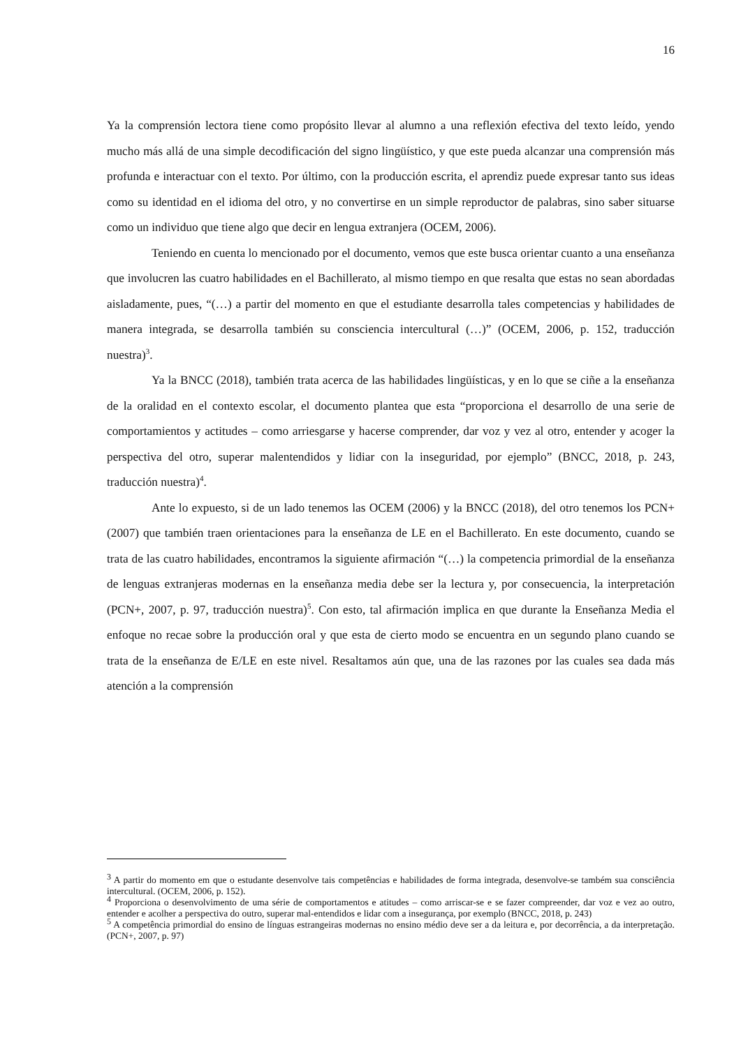16
Ya la comprensión lectora tiene como propósito llevar al alumno a una reflexión efectiva del texto leído, yendo mucho más allá de una simple decodificación del signo lingüístico, y que este pueda alcanzar una comprensión más profunda e interactuar con el texto. Por último, con la producción escrita, el aprendiz puede expresar tanto sus ideas como su identidad en el idioma del otro, y no convertirse en un simple reproductor de palabras, sino saber situarse como un individuo que tiene algo que decir en lengua extranjera (OCEM, 2006).
Teniendo en cuenta lo mencionado por el documento, vemos que este busca orientar cuanto a una enseñanza que involucren las cuatro habilidades en el Bachillerato, al mismo tiempo en que resalta que estas no sean abordadas aisladamente, pues, “(…) a partir del momento en que el estudiante desarrolla tales competencias y habilidades de manera integrada, se desarrolla también su consciencia intercultural (…)” (OCEM, 2006, p. 152, traducción nuestra)<sup>3</sup>.
Ya la BNCC (2018), también trata acerca de las habilidades lingüísticas, y en lo que se ciñe a la enseñanza de la oralidad en el contexto escolar, el documento plantea que esta “proporciona el desarrollo de una serie de comportamientos y actitudes – como arriesgarse y hacerse comprender, dar voz y vez al otro, entender y acoger la perspectiva del otro, superar malentendidos y lidiar con la inseguridad, por ejemplo” (BNCC, 2018, p. 243, traducción nuestra)<sup>4</sup>.
Ante lo expuesto, si de un lado tenemos las OCEM (2006) y la BNCC (2018), del otro tenemos los PCN+ (2007) que también traen orientaciones para la enseñanza de LE en el Bachillerato. En este documento, cuando se trata de las cuatro habilidades, encontramos la siguiente afirmación “(…) la competencia primordial de la enseñanza de lenguas extranjeras modernas en la enseñanza media debe ser la lectura y, por consecuencia, la interpretación (PCN+, 2007, p. 97, traducción nuestra)<sup>5</sup>. Con esto, tal afirmación implica en que durante la Enseñanza Media el enfoque no recae sobre la producción oral y que esta de cierto modo se encuentra en un segundo plano cuando se trata de la enseñanza de E/LE en este nivel. Resaltamos aún que, una de las razones por las cuales sea dada más atención a la comprensión
<sup>3</sup> A partir do momento em que o estudante desenvolve tais competências e habilidades de forma integrada, desenvolve-se também sua consciência intercultural. (OCEM, 2006, p. 152).
<sup>4</sup> Proporciona o desenvolvimento de uma série de comportamentos e atitudes – como arriscar-se e se fazer compreender, dar voz e vez ao outro, entender e acolher a perspectiva do outro, superar mal-entendidos e lidar com a insegurança, por exemplo (BNCC, 2018, p. 243)
<sup>5</sup> A competência primordial do ensino de línguas estrangeiras modernas no ensino médio deve ser a da leitura e, por decorrência, a da interpretação. (PCN+, 2007, p. 97)